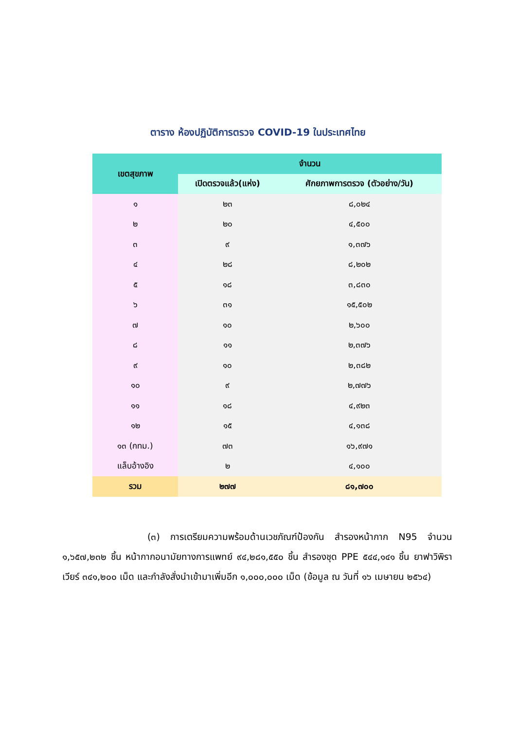ตาราง ห้องปฏิบัติการตรวจ COVID-19 ในประเทศไทย
| เขตสุขภาพ | จำนวน | |
| --- | --- | --- |
| | เปิดตรวจแล้ว(แห่ง) | ศักยภาพการตรวจ (ตัวอย่าง/วัน) |
| ๑ | ๒๓ | ๘,๐๒๔ |
| ๒ | ๒๐ | ๔,๕๐๐ |
| ๓ | ๙ | ๑,๓๗๖ |
| ๔ | ๒๘ | ๘,๒๐๒ |
| ๕ | ๑๘ | ๓,๘๓๐ |
| ๖ | ๓๑ | ๑๕,๕๐๒ |
| ๗ | ๑๐ | ๒,๖๐๐ |
| ๘ | ๑๑ | ๒,๓๗๖ |
| ๙ | ๑๐ | ๒,๓๘๒ |
| ๑๐ | ๙ | ๒,๗๗๖ |
| ๑๑ | ๑๘ | ๔,๙๒๓ |
| ๑๒ | ๑๕ | ๔,๑๓๘ |
| ๑๓ (กทม.) | ๗๓ | ๑๖,๙๗๑ |
| แล็บอ้างอิง | ๒ | ๔,๑๐๐ |
| รวม | ๒๗๗ | ๘๑,๗๐๐ |
(๓) การเตรียมความพร้อมด้านเวชภัณฑ์ป้องกัน สำรองหน้ากาก N95 จำนวน ๑,๖๕๗,๒๓๒ ชิ้น หน้ากากอนามัยทางการแพทย์ ๙๔,๒๘๑,๕๕๐ ชิ้น สำรองชุด PPE ๕๔๔,๑๔๑ ชิ้น ยาฟาวิพิราเวียร์ ๓๔๑,๒๐๐ เม็ด และกำลังสั่งนำเข้ามาเพิ่มอีก ๑,๐๐๐,๐๐๐ เม็ด (ข้อมูล ณ วันที่ ๑๖ เมษายน ๒๕๖๔)